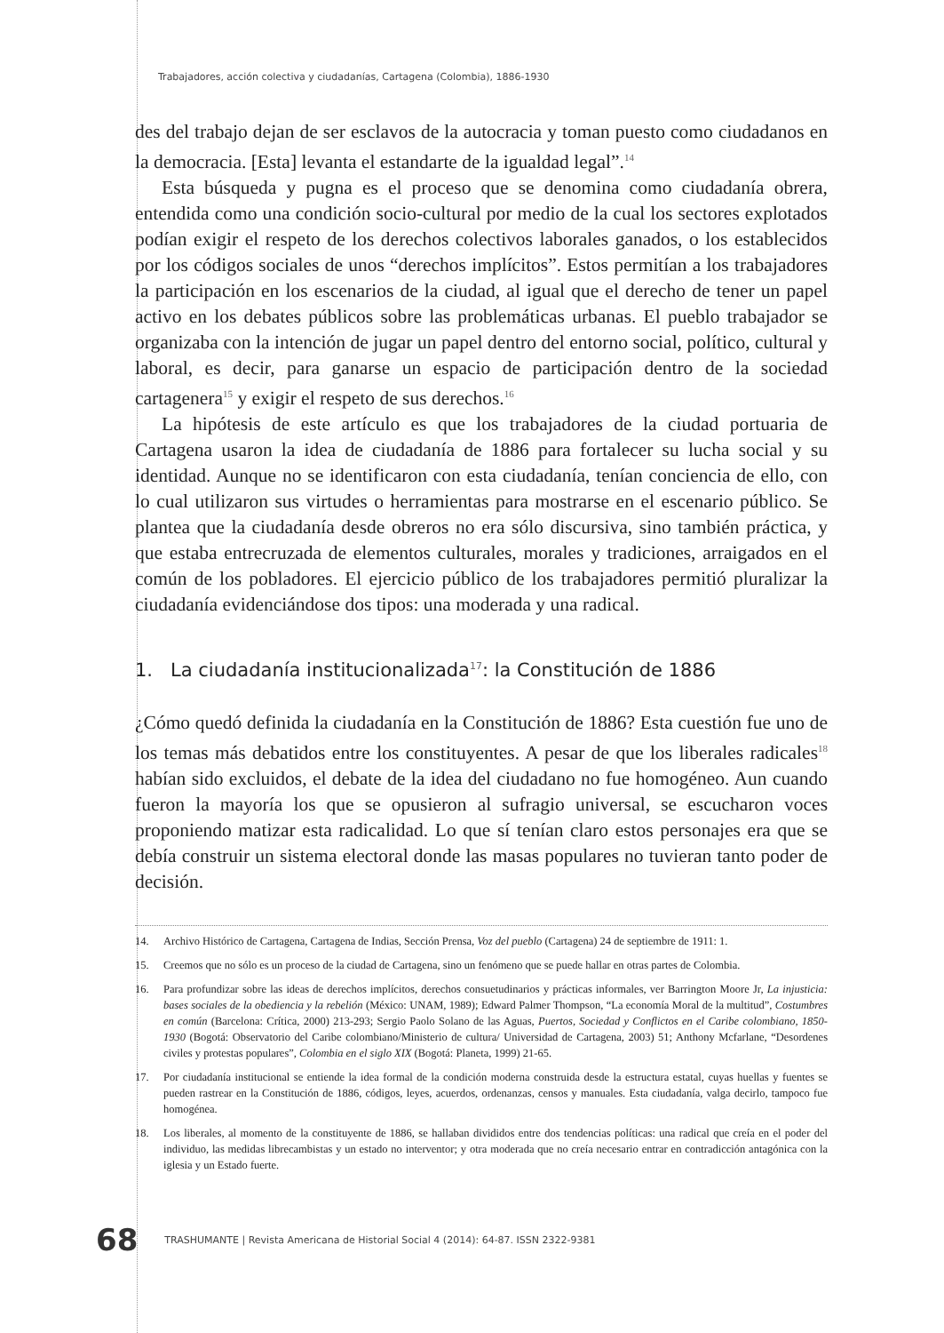Trabajadores, acción colectiva y ciudadanías, Cartagena (Colombia), 1886-1930
des del trabajo dejan de ser esclavos de la autocracia y toman puesto como ciudadanos en la democracia. [Esta] levanta el estandarte de la igualdad legal”.<sup>14</sup>
Esta búsqueda y pugna es el proceso que se denomina como ciudadanía obrera, entendida como una condición socio-cultural por medio de la cual los sectores explotados podían exigir el respeto de los derechos colectivos laborales ganados, o los establecidos por los códigos sociales de unos “derechos implícitos”. Estos permitían a los trabajadores la participación en los escenarios de la ciudad, al igual que el derecho de tener un papel activo en los debates públicos sobre las problemáticas urbanas. El pueblo trabajador se organizaba con la intención de jugar un papel dentro del entorno social, político, cultural y laboral, es decir, para ganarse un espacio de participación dentro de la sociedad cartagenera<sup>15</sup> y exigir el respeto de sus derechos.<sup>16</sup>
La hipótesis de este artículo es que los trabajadores de la ciudad portuaria de Cartagena usaron la idea de ciudadanía de 1886 para fortalecer su lucha social y su identidad. Aunque no se identificaron con esta ciudadanía, tenían conciencia de ello, con lo cual utilizaron sus virtudes o herramientas para mostrarse en el escenario público. Se plantea que la ciudadanía desde obreros no era sólo discursiva, sino también práctica, y que estaba entrecruzada de elementos culturales, morales y tradiciones, arraigados en el común de los pobladores. El ejercicio público de los trabajadores permitió pluralizar la ciudadanía evidenciándose dos tipos: una moderada y una radical.
1. La ciudadanía institucionalizada<sup>17</sup>: la Constitución de 1886
¿Cómo quedó definida la ciudadanía en la Constitución de 1886? Esta cuestión fue uno de los temas más debatidos entre los constituyentes. A pesar de que los liberales radicales<sup>18</sup> habían sido excluidos, el debate de la idea del ciudadano no fue homogéneo. Aun cuando fueron la mayoría los que se opusieron al sufragio universal, se escucharon voces proponiendo matizar esta radicalidad. Lo que sí tenían claro estos personajes era que se debía construir un sistema electoral donde las masas populares no tuvieran tanto poder de decisión.
14. Archivo Histórico de Cartagena, Cartagena de Indias, Sección Prensa, Voz del pueblo (Cartagena) 24 de septiembre de 1911: 1.
15. Creemos que no sólo es un proceso de la ciudad de Cartagena, sino un fenómeno que se puede hallar en otras partes de Colombia.
16. Para profundizar sobre las ideas de derechos implícitos, derechos consuetudinarios y prácticas informales, ver Barrington Moore Jr, La injusticia: bases sociales de la obediencia y la rebelión (México: UNAM, 1989); Edward Palmer Thompson, “La economía Moral de la multitud”, Costumbres en común (Barcelona: Crítica, 2000) 213-293; Sergio Paolo Solano de las Aguas, Puertos, Sociedad y Conflictos en el Caribe colombiano, 1850-1930 (Bogotá: Observatorio del Caribe colombiano/Ministerio de cultura/ Universidad de Cartagena, 2003) 51; Anthony Mcfarlane, “Desordenes civiles y protestas populares”, Colombia en el siglo XIX (Bogotá: Planeta, 1999) 21-65.
17. Por ciudadanía institucional se entiende la idea formal de la condición moderna construida desde la estructura estatal, cuyas huellas y fuentes se pueden rastrear en la Constitución de 1886, códigos, leyes, acuerdos, ordenanzas, censos y manuales. Esta ciudadanía, valga decirlo, tampoco fue homogénea.
18. Los liberales, al momento de la constituyente de 1886, se hallaban divididos entre dos tendencias políticas: una radical que creía en el poder del individuo, las medidas librecambistas y un estado no interventor; y otra moderada que no creía necesario entrar en contradicción antagónica con la iglesia y un Estado fuerte.
68 TRASHUMANTE | Revista Americana de Historial Social 4 (2014): 64-87. ISSN 2322-9381